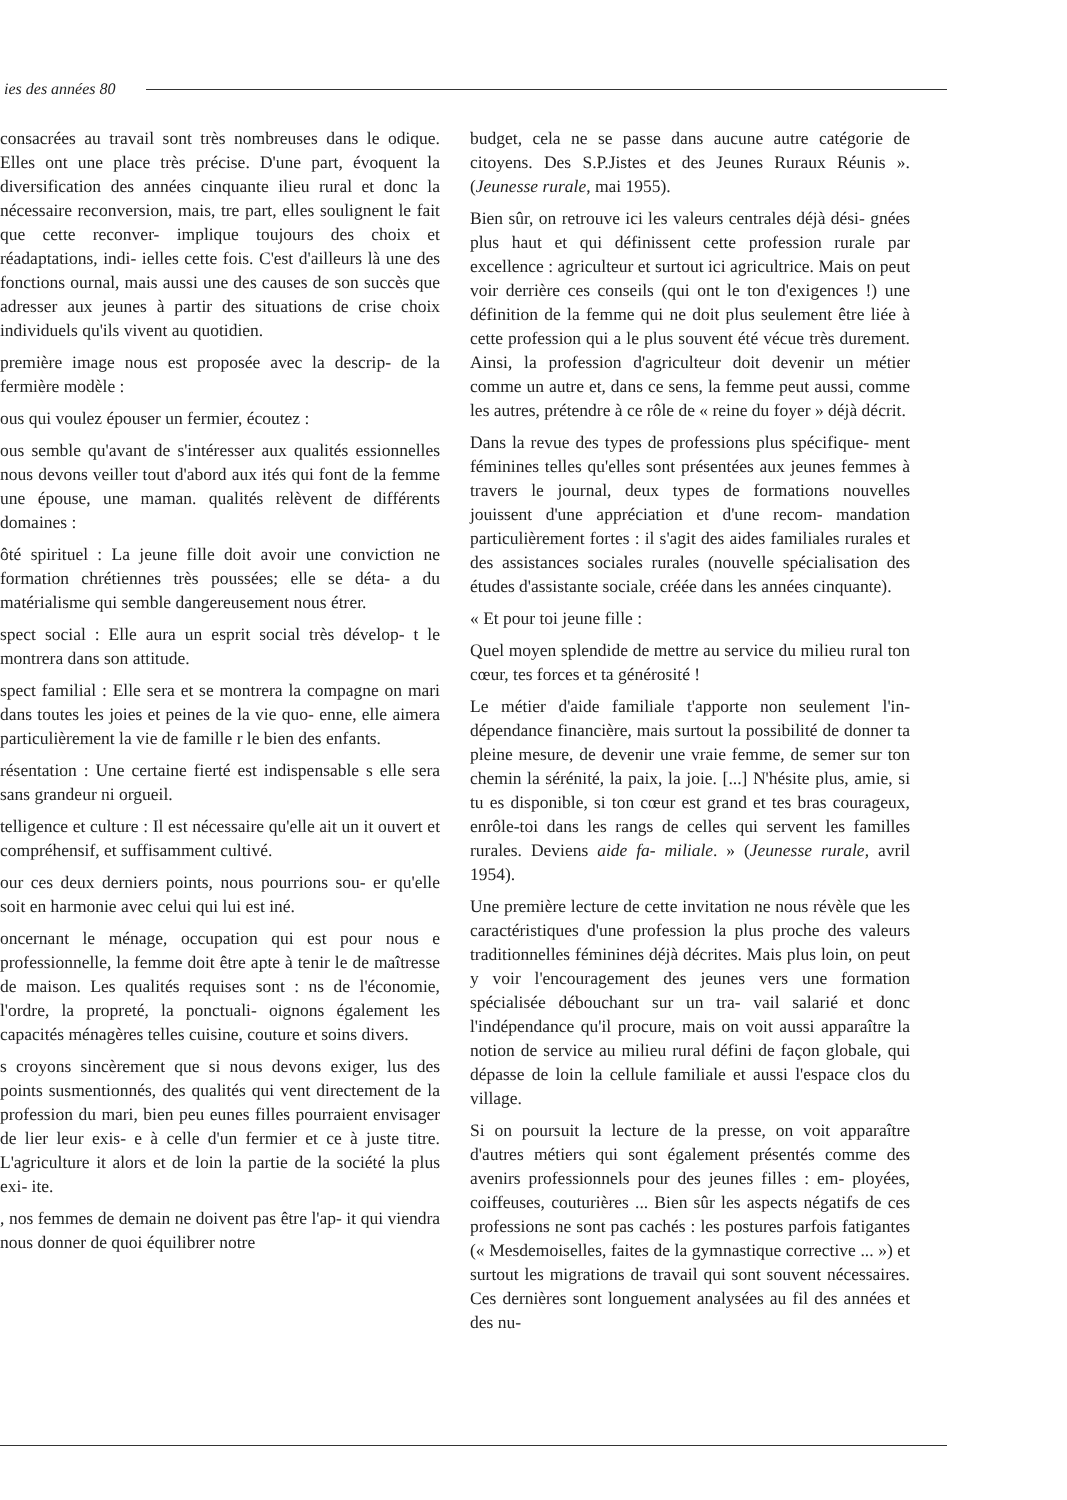ies des années 80
consacrées au travail sont très nombreuses dans le odique. Elles ont une place très précise. D'une part, évoquent la diversification des années cinquante ilieu rural et donc la nécessaire reconversion, mais, tre part, elles soulignent le fait que cette reconver- implique toujours des choix et réadaptations, indi- ielles cette fois. C'est d'ailleurs là une des fonctions ournal, mais aussi une des causes de son succès que adresser aux jeunes à partir des situations de crise choix individuels qu'ils vivent au quotidien.
première image nous est proposée avec la descrip- de la fermière modèle :
ous qui voulez épouser un fermier, écoutez :
ous semble qu'avant de s'intéresser aux qualités essionnelles nous devons veiller tout d'abord aux ités qui font de la femme une épouse, une maman. qualités relèvent de différents domaines :
ôté spirituel : La jeune fille doit avoir une conviction ne formation chrétiennes très poussées; elle se déta- a du matérialisme qui semble dangereusement nous étrer.
spect social : Elle aura un esprit social très dévelop- t le montrera dans son attitude.
spect familial : Elle sera et se montrera la compagne on mari dans toutes les joies et peines de la vie quo- enne, elle aimera particulièrement la vie de famille r le bien des enfants.
résentation : Une certaine fierté est indispensable s elle sera sans grandeur ni orgueil.
telligence et culture : Il est nécessaire qu'elle ait un it ouvert et compréhensif, et suffisamment cultivé.
our ces deux derniers points, nous pourrions sou- er qu'elle soit en harmonie avec celui qui lui est iné.
oncernant le ménage, occupation qui est pour nous e professionnelle, la femme doit être apte à tenir le de maîtresse de maison. Les qualités requises sont : ns de l'économie, l'ordre, la propreté, la ponctuali- oignons également les capacités ménagères telles cuisine, couture et soins divers.
s croyons sincèrement que si nous devons exiger, lus des points susmentionnés, des qualités qui vent directement de la profession du mari, bien peu eunes filles pourraient envisager de lier leur exis- e à celle d'un fermier et ce à juste titre. L'agriculture it alors et de loin la partie de la société la plus exi- ite.
, nos femmes de demain ne doivent pas être l'ap- it qui viendra nous donner de quoi équilibrer notre
budget, cela ne se passe dans aucune autre catégorie de citoyens. Des S.P.Jistes et des Jeunes Ruraux Réunis ». (Jeunesse rurale, mai 1955).
Bien sûr, on retrouve ici les valeurs centrales déjà dési- gnées plus haut et qui définissent cette profession rurale par excellence : agriculteur et surtout ici agricultrice. Mais on peut voir derrière ces conseils (qui ont le ton d'exigences !) une définition de la femme qui ne doit plus seulement être liée à cette profession qui a le plus souvent été vécue très durement. Ainsi, la profession d'agriculteur doit devenir un métier comme un autre et, dans ce sens, la femme peut aussi, comme les autres, prétendre à ce rôle de « reine du foyer » déjà décrit.
Dans la revue des types de professions plus spécifique- ment féminines telles qu'elles sont présentées aux jeunes femmes à travers le journal, deux types de formations nouvelles jouissent d'une appréciation et d'une recom- mandation particulièrement fortes : il s'agit des aides familiales rurales et des assistances sociales rurales (nouvelle spécialisation des études d'assistante sociale, créée dans les années cinquante).
« Et pour toi jeune fille :
Quel moyen splendide de mettre au service du milieu rural ton cœur, tes forces et ta générosité !
Le métier d'aide familiale t'apporte non seulement l'in- dépendance financière, mais surtout la possibilité de donner ta pleine mesure, de devenir une vraie femme, de semer sur ton chemin la sérénité, la paix, la joie. [...] N'hésite plus, amie, si tu es disponible, si ton cœur est grand et tes bras courageux, enrôle-toi dans les rangs de celles qui servent les familles rurales. Deviens aide fa- miliale. » (Jeunesse rurale, avril 1954).
Une première lecture de cette invitation ne nous révèle que les caractéristiques d'une profession la plus proche des valeurs traditionnelles féminines déjà décrites. Mais plus loin, on peut y voir l'encouragement des jeunes vers une formation spécialisée débouchant sur un tra- vail salarié et donc l'indépendance qu'il procure, mais on voit aussi apparaître la notion de service au milieu rural défini de façon globale, qui dépasse de loin la cellule familiale et aussi l'espace clos du village.
Si on poursuit la lecture de la presse, on voit apparaître d'autres métiers qui sont également présentés comme des avenirs professionnels pour des jeunes filles : em- ployées, coiffeuses, couturières ... Bien sûr les aspects négatifs de ces professions ne sont pas cachés : les postures parfois fatigantes (« Mesdemoiselles, faites de la gymnastique corrective ... ») et surtout les migrations de travail qui sont souvent nécessaires. Ces dernières sont longuement analysées au fil des années et des nu-